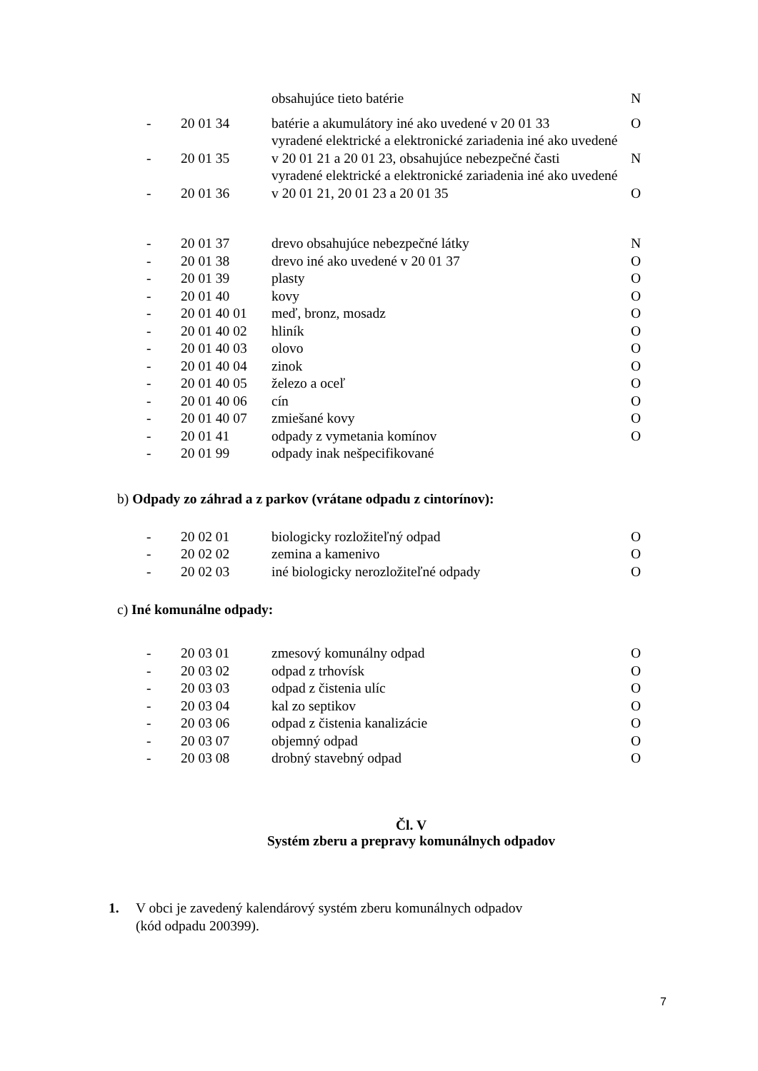| | | obsahujúce tieto batérie | N |
| - | 20 01 34 | batérie a akumulátory iné ako uvedené v 20 01 33 | O |
| - | 20 01 35 | vyradené elektrické a elektronické zariadenia iné ako uvedené v 20 01 21 a 20 01 23, obsahujúce nebezpečné časti | N |
| - | 20 01 36 | vyradené elektrické a elektronické zariadenia iné ako uvedené v 20 01 21, 20 01 23 a 20 01 35 | O |
| - | 20 01 37 | drevo obsahujúce nebezpečné látky | N |
| - | 20 01 38 | drevo iné ako uvedené v 20 01 37 | O |
| - | 20 01 39 | plasty | O |
| - | 20 01 40 | kovy | O |
| - | 20 01 40 01 | meď, bronz, mosadz | O |
| - | 20 01 40 02 | hliník | O |
| - | 20 01 40 03 | olovo | O |
| - | 20 01 40 04 | zinok | O |
| - | 20 01 40 05 | železo a oceľ | O |
| - | 20 01 40 06 | cín | O |
| - | 20 01 40 07 | zmiešané kovy | O |
| - | 20 01 41 | odpady z vymetania komínov | O |
| - | 20 01 99 | odpady inak nešpecifikované | |
b) Odpady zo záhrad a z parkov (vrátane odpadu z cintorínov):
| - | 20 02 01 | biologicky rozložiteľný odpad | O |
| - | 20 02 02 | zemina a kamenivo | O |
| - | 20 02 03 | iné biologicky nerozložiteľné odpady | O |
c) Iné komunálne odpady:
| - | 20 03 01 | zmesový komunálny odpad | O |
| - | 20 03 02 | odpad z trhovísk | O |
| - | 20 03 03 | odpad z čistenia ulíc | O |
| - | 20 03 04 | kal zo septikov | O |
| - | 20 03 06 | odpad z čistenia kanalizácie | O |
| - | 20 03 07 | objemný odpad | O |
| - | 20 03 08 | drobný stavebný odpad | O |
Čl. V
Systém zberu a prepravy komunálnych odpadov
1. V obci je zavedený kalendárový systém zberu komunálnych odpadov
(kód odpadu 200399).
7